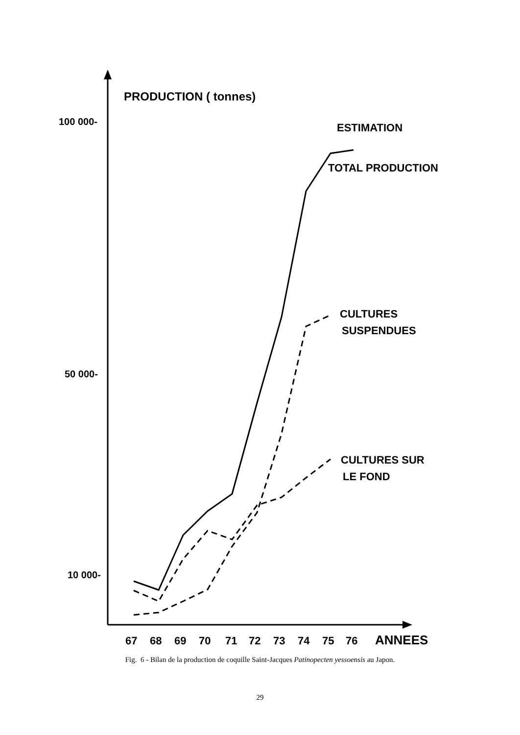PRODUCTION ( tonnes)
100 000-
50 000-
10 000-
ESTIMATION
TOTAL PRODUCTION
CULTURES
SUSPENDUES
CULTURES SUR
LE FOND
67
68
69
70
71
72
73
74
75
76
ANNEES
Fig. 6 - Bilan de la production de coquille Saint-Jacques Patinopecten yessoensis au Japon.
29